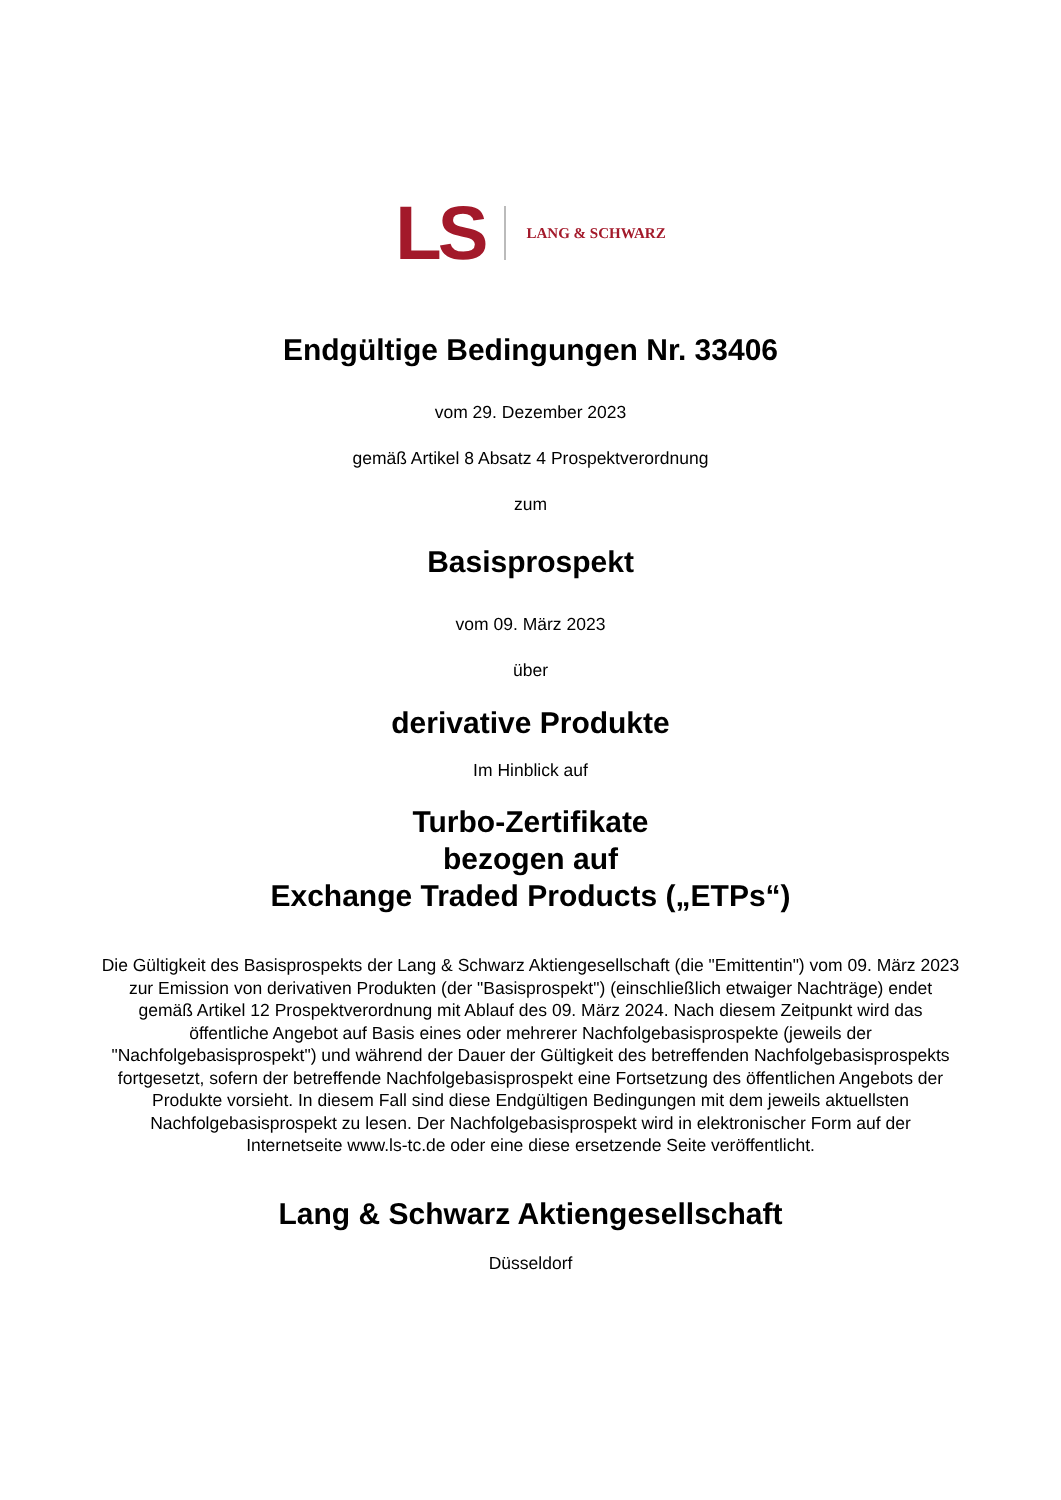LS LANG & SCHWARZ
Endgültige Bedingungen Nr. 33406
vom 29. Dezember 2023
gemäß Artikel 8 Absatz 4 Prospektverordnung
zum
Basisprospekt
vom 09. März 2023
über
derivative Produkte
Im Hinblick auf
Turbo-Zertifikate
bezogen auf
Exchange Traded Products („ETPs“)
Die Gültigkeit des Basisprospekts der Lang & Schwarz Aktiengesellschaft (die "Emittentin") vom 09. März 2023 zur Emission von derivativen Produkten (der "Basisprospekt") (einschließlich etwaiger Nachträge) endet gemäß Artikel 12 Prospektverordnung mit Ablauf des 09. März 2024. Nach diesem Zeitpunkt wird das öffentliche Angebot auf Basis eines oder mehrerer Nachfolgebasisprospekte (jeweils der "Nachfolgebasisprospekt") und während der Dauer der Gültigkeit des betreffenden Nachfolgebasisprospekts fortgesetzt, sofern der betreffende Nachfolgebasisprospekt eine Fortsetzung des öffentlichen Angebots der Produkte vorsieht. In diesem Fall sind diese Endgültigen Bedingungen mit dem jeweils aktuellsten Nachfolgebasisprospekt zu lesen. Der Nachfolgebasisprospekt wird in elektronischer Form auf der Internetseite www.ls-tc.de oder eine diese ersetzende Seite veröffentlicht.
Lang & Schwarz Aktiengesellschaft
Düsseldorf